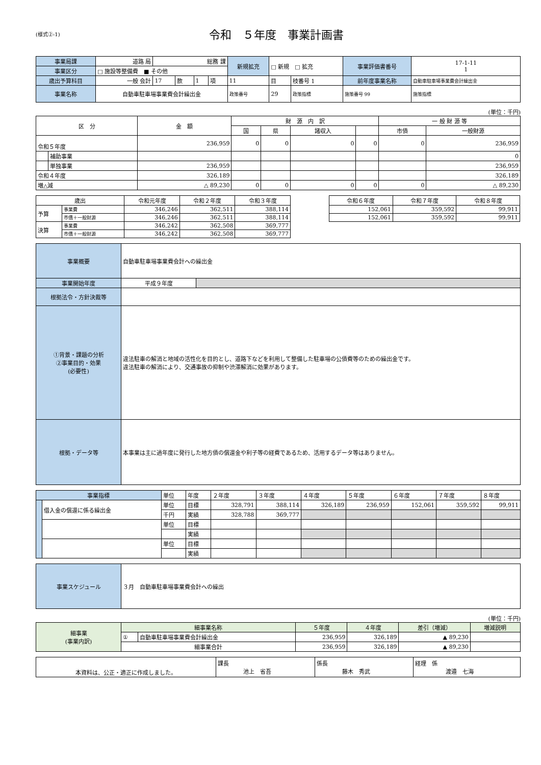(様式②-1)
令和　５年度　事業計画書
| 事業局課 | 道路 局 | 総務 課 | | | | 新規拡充 | □ 新規 □ 拡充 | | 事業評価書番号 | 17-1-11 1 |
| 事業区分 | □ 施設等整備費 ■ その他 | | | | | | | | | |
| 歳出予算科目 | 一般 会計 | 17 | 款 | 1 | 項 | 11 | 目 | 枝番号 1 | 前年度事業名称 | 自動車駐車場事業費会計繰出金 |
| 事業名称 | 自動車駐車場事業費会計繰出金 | | | | | 政策番号 | 29 | 政策指標 | 施策番号 99 | 施策指標 |
(単位：千円)
| 区 分 | | 金 額 | 財 源 内 訳 | | | | 一 般 財 源 等 | |
| --- | --- | --- | --- | --- | --- | --- | --- | --- |
| | | | 国 | 県 | 諸収入 | | 市債 | 一般財源 |
| 令和５年度 | | 236,959 | 0 | 0 | 0 | 0 | 0 | 236,959 |
| | 補助事業 | | | | | | | 0 |
| | 単独事業 | 236,959 | | | | | | 236,959 |
| 令和４年度 | | 326,189 | | | | | | 326,189 |
| 増△減 | | △ 89,230 | 0 | 0 | 0 | 0 | 0 | △ 89,230 |
| 歳出 | | 令和元年度 | 令和２年度 | 令和３年度 |
| --- | --- | --- | --- | --- |
| 予算 | 事業費 | 346,246 | 362,511 | 388,114 |
| | 市債＋一般財源 | 346,246 | 362,511 | 388,114 |
| 決算 | 事業費 | 346,242 | 362,508 | 369,777 |
| | 市債＋一般財源 | 346,242 | 362,508 | 369,777 |
| 令和６年度 | 令和７年度 | 令和８年度 |
| --- | --- | --- |
| 152,061 | 359,592 | 99,911 |
| 152,061 | 359,592 | 99,911 |
| 事業概要 | 自動車駐車場事業費会計への繰出金 | |
| 事業開始年度 | 平成９年度 | |
| 根拠法令・方針決裁等 | | |
| ①背景・課題の分析 ②事業目的・効果 (必要性) | 違法駐車の解消と地域の活性化を目的とし、道路下などを利用して整備した駐車場の公債費等のための繰出金です。 違法駐車の解消により、交通事故の抑制や渋滞解消に効果があります。 | |
| 根拠・データ等 | 本事業は主に過年度に発行した地方債の償還金や利子等の経費であるため、活用するデータ等はありません。 | |
| 事業指標 | | 単位 | 年度 | ２年度 | ３年度 | ４年度 | ５年度 | ６年度 | ７年度 | ８年度 |
| | 借入金の償還に係る繰出金 | 単位 | 目標 | 328,791 | 388,114 | 326,189 | 236,959 | 152,061 | 359,592 | 99,911 |
| | | 千円 | 実績 | 328,788 | 369,777 | | | | | |
| | | 単位 | 目標 | | | | | | | |
| | | | 実績 | | | | | | | |
| | | 単位 | 目標 | | | | | | | |
| | | | 実績 | | | | | | | |
| 事業スケジュール | ３月 自動車駐車場事業費会計への繰出 |
(単位：千円)
| 細事業 (事業内訳) | 細事業名称 | | ５年度 | ４年度 | 差引（増減） | 増減説明 |
| | ① | 自動車駐車場事業費会計繰出金 | 236,959 | 326,189 | ▲ 89,230 | |
| | 細事業合計 | | 236,959 | 326,189 | ▲ 89,230 | |
| 本資料は、公正・適正に作成しました。 | 課長 池上 省吾 | 係長 藤木 秀武 | 経理 係 渡邉 七海 |